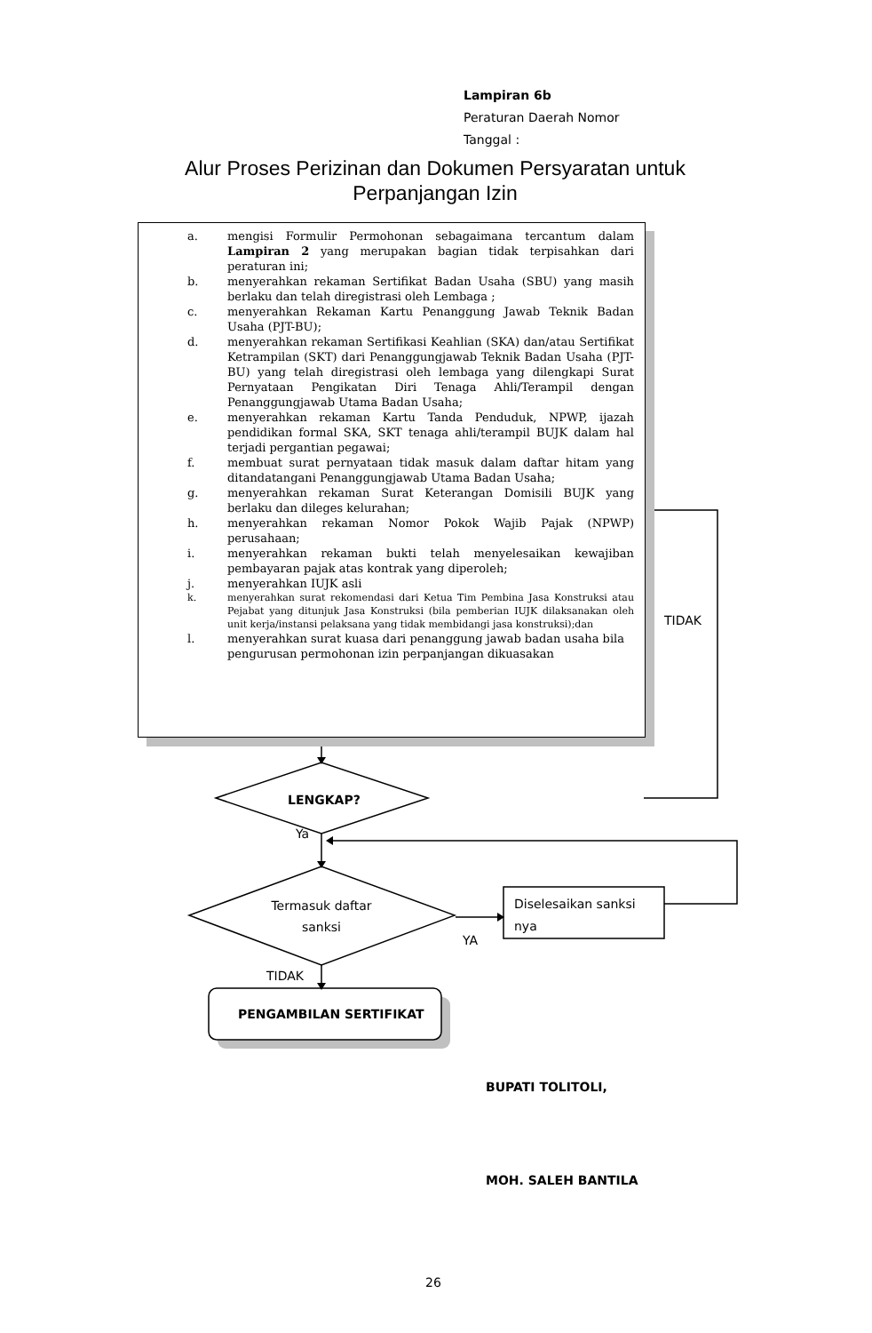Lampiran 6b
Peraturan Daerah Nomor
Tanggal :
Alur Proses Perizinan dan Dokumen Persyaratan untuk Perpanjangan Izin
a. mengisi Formulir Permohonan sebagaimana tercantum dalam Lampiran 2 yang merupakan bagian tidak terpisahkan dari peraturan ini;
b. menyerahkan rekaman Sertifikat Badan Usaha (SBU) yang masih berlaku dan telah diregistrasi oleh Lembaga ;
c. menyerahkan Rekaman Kartu Penanggung Jawab Teknik Badan Usaha (PJT-BU);
d. menyerahkan rekaman Sertifikasi Keahlian (SKA) dan/atau Sertifikat Ketrampilan (SKT) dari Penanggungjawab Teknik Badan Usaha (PJT-BU) yang telah diregistrasi oleh lembaga yang dilengkapi Surat Pernyataan Pengikatan Diri Tenaga Ahli/Terampil dengan Penanggungjawab Utama Badan Usaha;
e. menyerahkan rekaman Kartu Tanda Penduduk, NPWP, ijazah pendidikan formal SKA, SKT tenaga ahli/terampil BUJK dalam hal terjadi pergantian pegawai;
f. membuat surat pernyataan tidak masuk dalam daftar hitam yang ditandatangani Penanggungjawab Utama Badan Usaha;
g. menyerahkan rekaman Surat Keterangan Domisili BUJK yang berlaku dan dileges kelurahan;
h. menyerahkan rekaman Nomor Pokok Wajib Pajak (NPWP) perusahaan;
i. menyerahkan rekaman bukti telah menyelesaikan kewajiban pembayaran pajak atas kontrak yang diperoleh;
j. menyerahkan IUJK asli
k. menyerahkan surat rekomendasi dari Ketua Tim Pembina Jasa Konstruksi atau Pejabat yang ditunjuk Jasa Konstruksi (bila pemberian IUJK dilaksanakan oleh unit kerja/instansi pelaksana yang tidak membidangi jasa konstruksi);dan
l. menyerahkan surat kuasa dari penanggung jawab badan usaha bila pengurusan permohonan izin perpanjangan dikuasakan
TIDAK
LENGKAP?
Ya
Termasuk daftar sanksi
Diselesaikan sanksi
nya
YA
TIDAK
PENGAMBILAN SERTIFIKAT
BUPATI TOLITOLI,
MOH. SALEH BANTILA
26